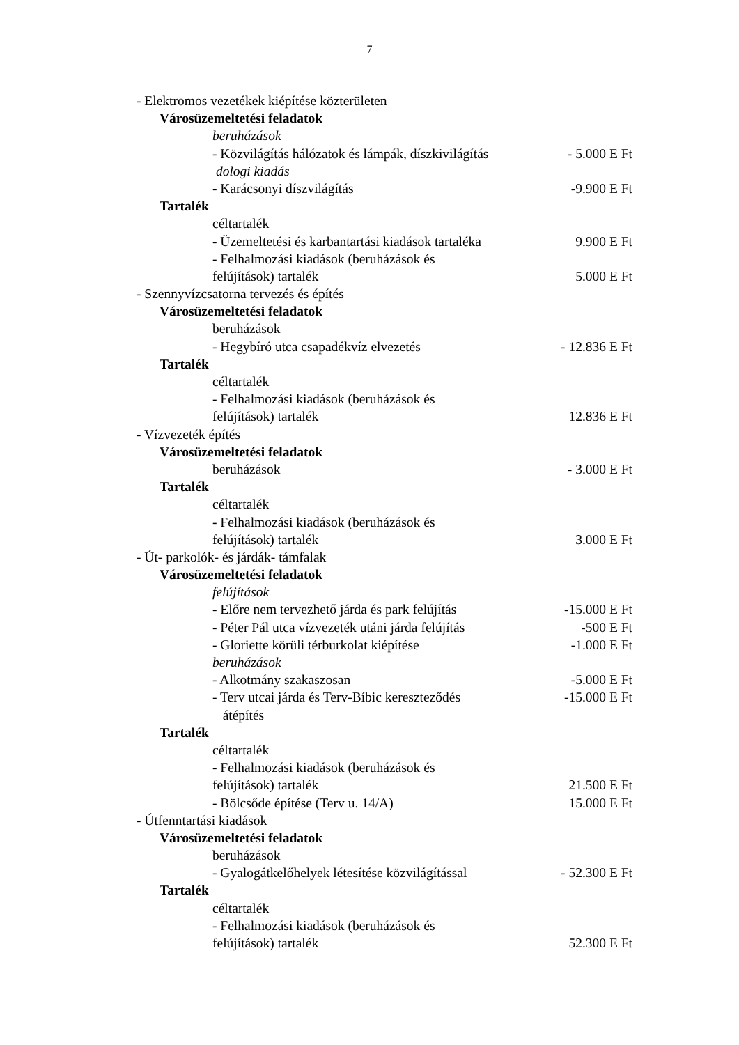7
- Elektromos vezetékek kiépítése közterületen
Városüzemeltetési feladatok
beruházások
- Közvilágítás hálózatok és lámpák, díszkivilágítás
- 5.000 E Ft
dologi kiadás
- Karácsonyi díszvilágítás -9.900 E Ft
Tartalék
céltartalék
- Üzemeltetési és karbantartási kiadások tartaléka
9.900 E Ft
- Felhalmozási kiadások (beruházások és
felújítások) tartalék 5.000 E Ft
- Szennyvízcsatorna tervezés és építés
Városüzemeltetési feladatok
beruházások
- Hegybíró utca csapadékvíz elvezetés
- 12.836 E Ft
Tartalék
céltartalék
- Felhalmozási kiadások (beruházások és
felújítások) tartalék 12.836 E Ft
- Vízvezeték építés
Városüzemeltetési feladatok
beruházások - 3.000 E Ft
Tartalék
céltartalék
- Felhalmozási kiadások (beruházások és
felújítások) tartalék 3.000 E Ft
- Út- parkolók- és járdák- támfalak
Városüzemeltetési feladatok
felújítások
- Előre nem tervezhető járda és park felújítás
-15.000 E Ft
- Péter Pál utca vízvezeték utáni járda felújítás
-500 E Ft
- Gloriette körüli térburkolat kiépítése
-1.000 E Ft
beruházások
- Alkotmány szakaszosan -5.000 E Ft
- Terv utcai járda és Terv-Bíbic kereszteződés
-15.000 E Ft
átépítés
Tartalék
céltartalék
- Felhalmozási kiadások (beruházások és
felújítások) tartalék 21.500 E Ft
- Bölcsőde építése (Terv u. 14/A)
15.000 E Ft
- Útfenntartási kiadások
Városüzemeltetési feladatok
beruházások
- Gyalogátkelőhelyek létesítése közvilágítással
- 52.300 E Ft
Tartalék
céltartalék
- Felhalmozási kiadások (beruházások és
felújítások) tartalék 52.300 E Ft